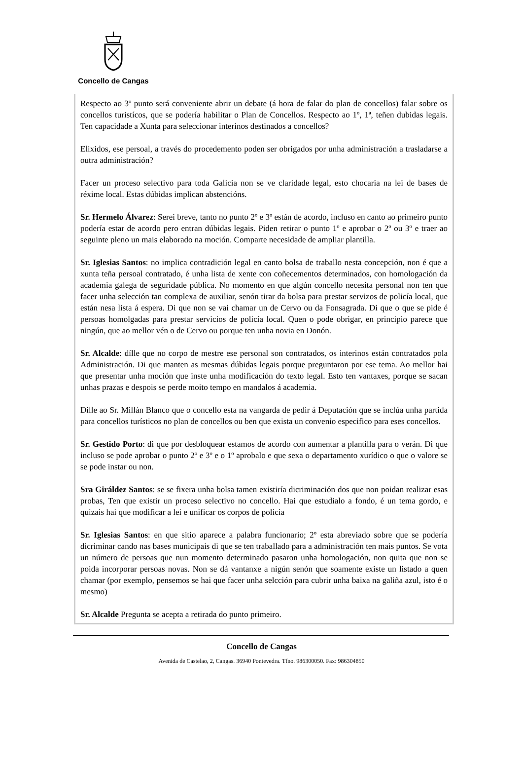Concello de Cangas
Respecto ao 3º punto será conveniente abrir un debate (á hora de falar do plan de concellos) falar sobre os concellos turistícos, que se podería habilitar o Plan de Concellos. Respecto ao 1º, 1ª, teñen dubidas legais. Ten capacidade a Xunta para seleccionar interinos destinados a concellos?
Elixidos, ese persoal, a través do procedemento poden ser obrigados por unha administración a trasladarse a outra administración?
Facer un proceso selectivo para toda Galicia non se ve claridade legal, esto chocaria na lei de bases de réxime local. Estas dúbidas implican abstencións.
Sr. Hermelo Álvarez: Serei breve, tanto no punto 2º e 3º están de acordo, incluso en canto ao primeiro punto podería estar de acordo pero entran dúbidas legais. Piden retirar o punto 1º e aprobar o 2º ou 3º e traer ao seguinte pleno un mais elaborado na moción. Comparte necesidade de ampliar plantilla.
Sr. Iglesias Santos: no implica contradición legal en canto bolsa de traballo nesta concepción, non é que a xunta teña persoal contratado, é unha lista de xente con coñecementos determinados, con homologación da academia galega de seguridade pública. No momento en que algún concello necesita personal non ten que facer unha selección tan complexa de auxiliar, senón tirar da bolsa para prestar servizos de policía local, que están nesa lista á espera. Di que non se vai chamar un de Cervo ou da Fonsagrada. Di que o que se pide é persoas homolgadas para prestar servicios de policía local. Quen o pode obrigar, en principio parece que ningún, que ao mellor vén o de Cervo ou porque ten unha novia en Donón.
Sr. Alcalde: dílle que no corpo de mestre ese personal son contratados, os interinos están contratados pola Administración. Di que manten as mesmas dúbidas legais porque preguntaron por ese tema. Ao mellor hai que presentar unha moción que inste unha modificación do texto legal. Esto ten vantaxes, porque se sacan unhas prazas e despois se perde moito tempo en mandalos á academia.
Dille ao Sr. Millán Blanco que o concello esta na vangarda de pedir á Deputación que se inclúa unha partida para concellos turísticos no plan de concellos ou ben que exista un convenio especifico para eses concellos.
Sr. Gestido Porto: di que por desbloquear estamos de acordo con aumentar a plantilla para o verán. Di que incluso se pode aprobar o punto 2º e 3º e o 1º aprobalo e que sexa o departamento xurídico o que o valore se se pode instar ou non.
Sra Giráldez Santos: se se fixera unha bolsa tamen existiría dicriminación dos que non poidan realizar esas probas, Ten que existir un proceso selectivo no concello. Hai que estudialo a fondo, é un tema gordo, e quizais hai que modificar a lei e unificar os corpos de policia
Sr. Iglesias Santos: en que sitio aparece a palabra funcionario; 2º esta abreviado sobre que se podería dicriminar cando nas bases municipais di que se ten traballado para a administración ten mais puntos. Se vota un número de persoas que nun momento determinado pasaron unha homologación, non quita que non se poida incorporar persoas novas. Non se dá vantanxe a nigún senón que soamente existe un listado a quen chamar (por exemplo, pensemos se hai que facer unha selcción para cubrir unha baixa na galiña azul, isto é o mesmo)
Sr. Alcalde Pregunta se acepta a retirada do punto primeiro.
Concello de Cangas
Avenida de Castelao, 2, Cangas. 36940 Pontevedra. Tfno. 986300050. Fax: 986304850